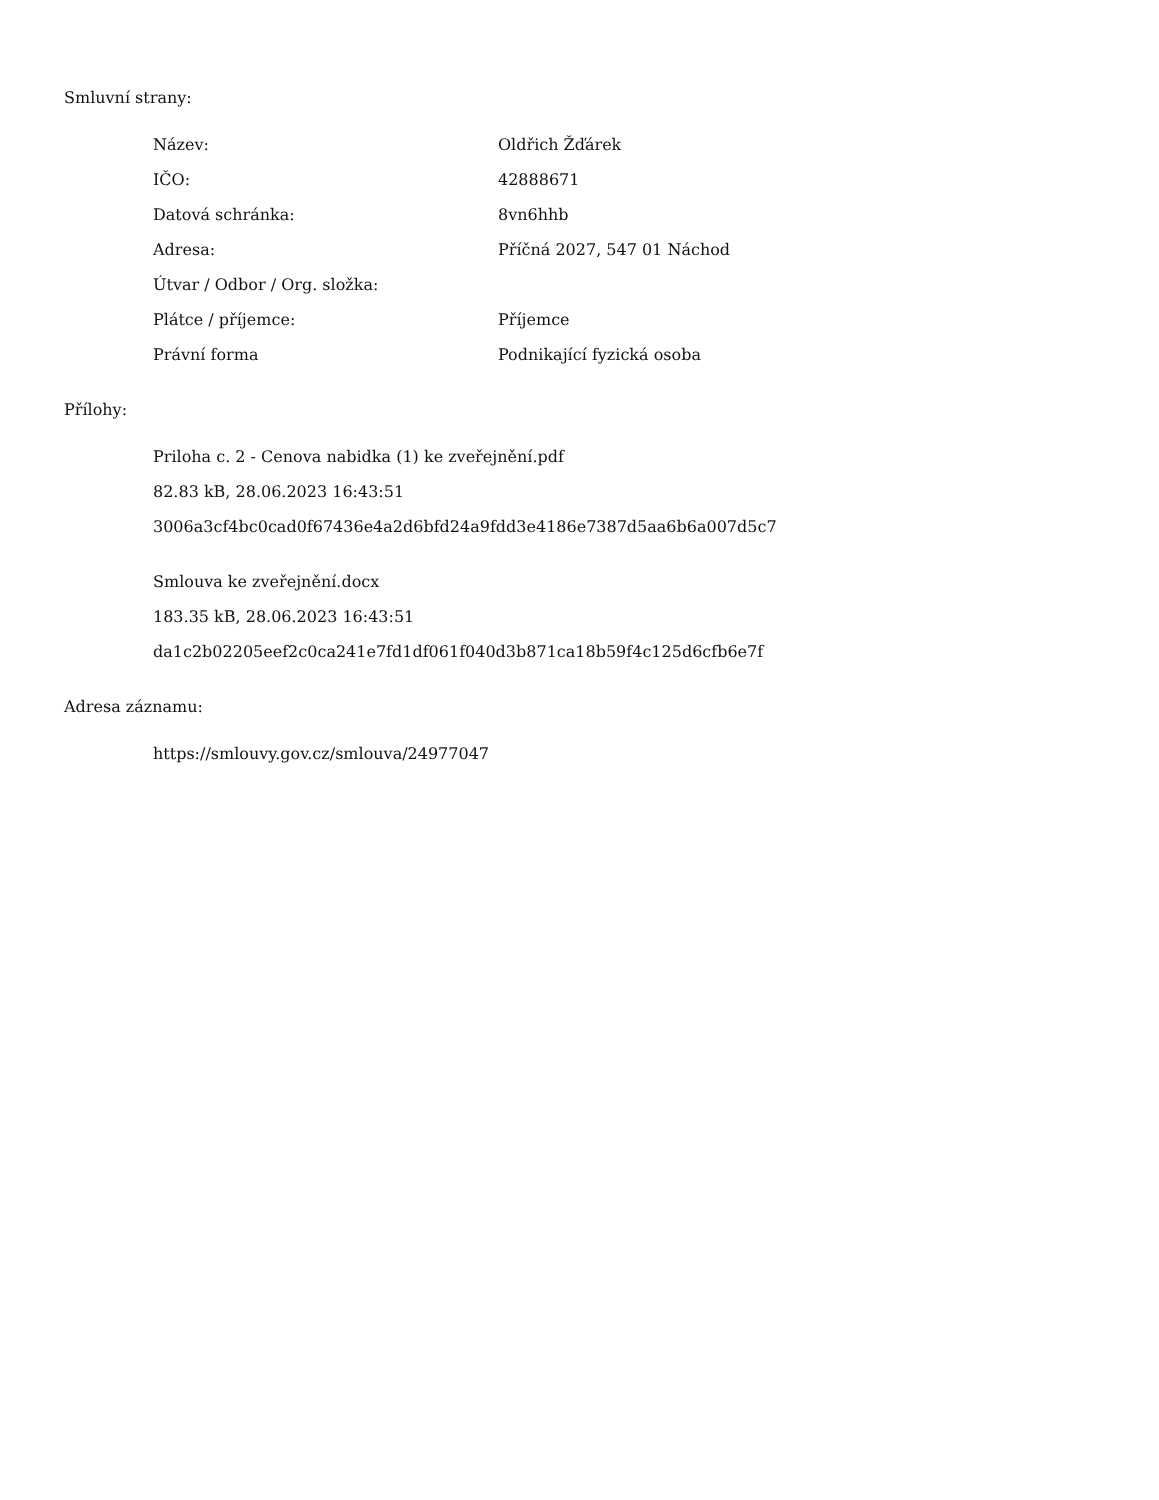Smluvní strany:
| Název: | Oldřich Žďárek |
| IČO: | 42888671 |
| Datová schránka: | 8vn6hhb |
| Adresa: | Příčná 2027, 547 01 Náchod |
| Útvar / Odbor / Org. složka: | |
| Plátce / příjemce: | Příjemce |
| Právní forma | Podnikající fyzická osoba |
Přílohy:
Priloha c. 2 - Cenova nabidka (1) ke zveřejnění.pdf
82.83 kB, 28.06.2023 16:43:51
3006a3cf4bc0cad0f67436e4a2d6bfd24a9fdd3e4186e7387d5aa6b6a007d5c7
Smlouva ke zveřejnění.docx
183.35 kB, 28.06.2023 16:43:51
da1c2b02205eef2c0ca241e7fd1df061f040d3b871ca18b59f4c125d6cfb6e7f
Adresa záznamu:
https://smlouvy.gov.cz/smlouva/24977047